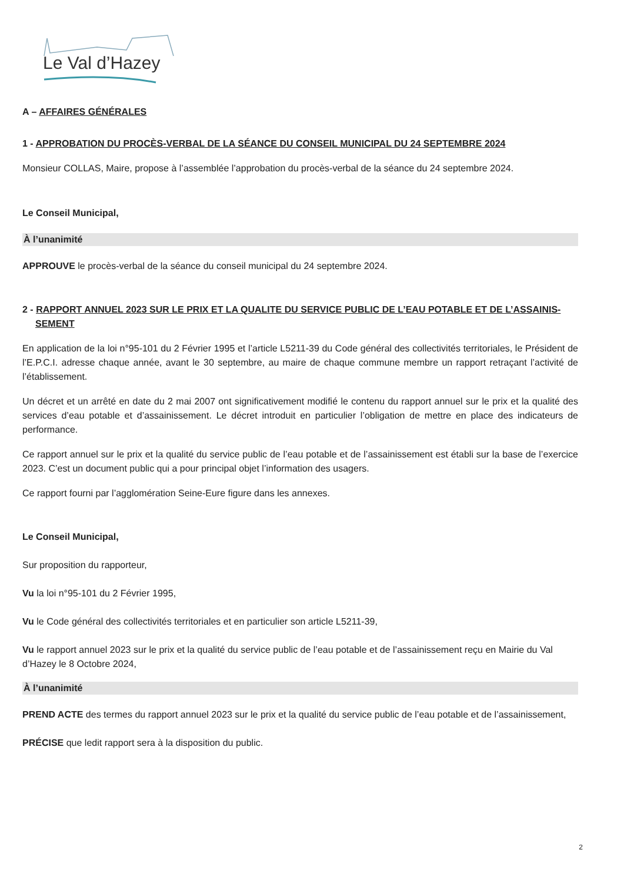Le Val d’Hazey
A – AFFAIRES GÉNÉRALES
1 - APPROBATION DU PROCÈS-VERBAL DE LA SÉANCE DU CONSEIL MUNICIPAL DU 24 SEPTEMBRE 2024
Monsieur COLLAS, Maire, propose à l’assemblée l’approbation du procès-verbal de la séance du 24 septembre 2024.
Le Conseil Municipal,
À l’unanimité
APPROUVE le procès-verbal de la séance du conseil municipal du 24 septembre 2024.
2 - RAPPORT ANNUEL 2023 SUR LE PRIX ET LA QUALITE DU SERVICE PUBLIC DE L’EAU POTABLE ET DE L’ASSAINIS-SEMENT
En application de la loi n°95-101 du 2 Février 1995 et l’article L5211-39 du Code général des collectivités territoriales, le Président de l’E.P.C.I. adresse chaque année, avant le 30 septembre, au maire de chaque commune membre un rapport retraçant l’activité de l’établissement.
Un décret et un arrêté en date du 2 mai 2007 ont significativement modifié le contenu du rapport annuel sur le prix et la qualité des services d’eau potable et d’assainissement. Le décret introduit en particulier l’obligation de mettre en place des indicateurs de performance.
Ce rapport annuel sur le prix et la qualité du service public de l’eau potable et de l’assainissement est établi sur la base de l’exercice 2023. C’est un document public qui a pour principal objet l’information des usagers.
Ce rapport fourni par l’agglomération Seine-Eure figure dans les annexes.
Le Conseil Municipal,
Sur proposition du rapporteur,
Vu la loi n°95-101 du 2 Février 1995,
Vu le Code général des collectivités territoriales et en particulier son article L5211-39,
Vu le rapport annuel 2023 sur le prix et la qualité du service public de l’eau potable et de l’assainissement reçu en Mairie du Val d’Hazey le 8 Octobre 2024,
À l’unanimité
PREND ACTE des termes du rapport annuel 2023 sur le prix et la qualité du service public de l’eau potable et de l’assainissement,
PRÉCISE que ledit rapport sera à la disposition du public.
2